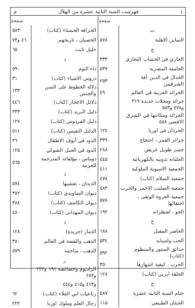د فهرست السنة الثانية عشرة من الهلال م
| | صفحة |
| ث | |
| التماين الاهلية | ٥٧٨ |
| ج | |
| الجاري في الحساب التجاري | ٣٣٣ |
| الجامعة المصرية | ٥٣٧ |
| الجدال في الدين آفة الشرقيين | ٢٥٣ |
| الجرائد العربية في العالم | ٤٩ |
| جرائد ومجلات جديدة ٣١٩ و٤٧٨ و٥٨٣ | |
| الجرائد ومكانتها في الشرق الاقصى ٥٨٨ | |
| الجرذان في اوربا | ١٢٤ |
| جزائر القمر ، احتجاج | ٣٣٩ |
| جسر طويل عريض | ٢٨٨ |
| الجلبانه تدويبه بالكهربائية | ٤٤٥ |
| الجمعية الاسيوية الملوكية | ٤١١ |
| جمعية السلام (كتاب) | ٤٧٨ |
| جمعية الصليب الاحمر والحرب | ٤٨٣ |
| جمعية العروة الوثقى ، احتفالها | ٥٧٨ |
| الجو ، اضطرابه | ١٩٢ |
| ح | |
| الحاضر المقبل | ١٨٨ |
| الحب واسبابه | ٥٣٤ |
| حدائق المنثور والمنظوم (كتاب) | ٥٩٢ |
| الحرب ، كيفية اشهارها | ٣٥٠ |
| الحلقة ايرين (كتاب) | ١٢٨ |
| خ | |
| ختام السنة الثانية عشرة | ٥٨٧ |
| الخنثان الطبيعي | ١١٥ |
| | صفحة |
| الخرافة الحسناء (كتاب) | ٥٨٣ |
| الخصيان ، تاريخهم | ٤٦ و٧٣ |
| خليل ثابت | ٦٥ |
| د | |
| داء النوم | ٥٩٠ |
| دروس الاشياء (كتاب) | ٣١ |
| دلالة الخطوط على السن والجنس | ١٣٣ |
| دلائل الاعجاز (كتاب) | ٤٤٦ |
| دليل البريد (كتاب) | ٣٣٣ |
| دليل الفردوس (كتاب) | ١٢٧ |
| الدليل النفيس (كتاب) | ٥١١ |
| الدود في أنوف الاطفال | ٣٦ |
| الدود في الحبل الشوكي | ١٢٥ |
| دوماس ، مؤلفاته المترجمة للعربية | ٥٦٥ |
| ذ | |
| الديدان ، تفشيها | ٥٧٤ |
| ديوان التماويذي (كتاب) | ٣٨٢ |
| ديوان الكاشف (كتاب) | ٣٨٤ |
| ديوان المهذاني (كتاب) | ٤٨٠ |
| ذ | |
| الذمار (جريدة) | ١٢٨ |
| الذهب والفضة في العالم | ٣٨٠ |
| الذهب ، مناجمه | ٥٧٩ |
| ر | |
| الراديوم وخصائصه ١٩١ و٢٣٣ و٢٨٣ | |
| و٤١٣ و٤١٥ و٤٤٤ | |
| رباعيات ابي العلاء (كتاب) | ٦٢ |
| رجال العلم وملوك اوربا | ٢٢٢ |